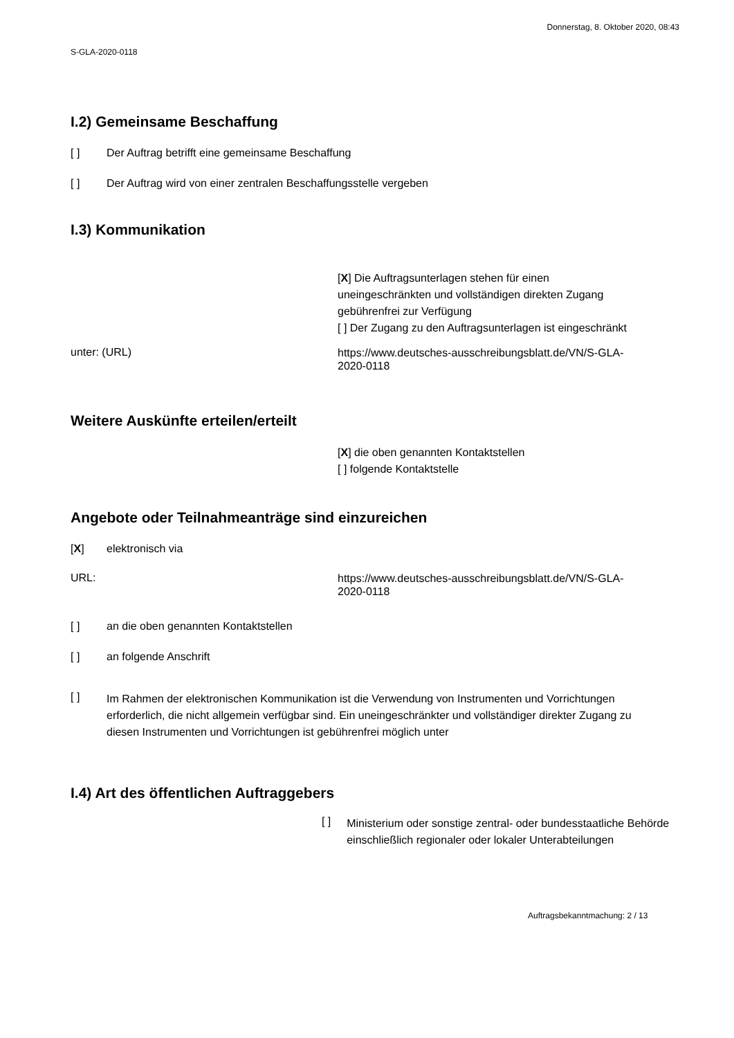S-GLA-2020-0118
Donnerstag, 8. Oktober 2020, 08:43
I.2) Gemeinsame Beschaffung
[ ] Der Auftrag betrifft eine gemeinsame Beschaffung
[ ] Der Auftrag wird von einer zentralen Beschaffungsstelle vergeben
I.3) Kommunikation
[X] Die Auftragsunterlagen stehen für einen uneingeschränkten und vollständigen direkten Zugang gebührenfrei zur Verfügung
[ ] Der Zugang zu den Auftragsunterlagen ist eingeschränkt
unter: (URL)
https://www.deutsches-ausschreibungsblatt.de/VN/S-GLA-2020-0118
Weitere Auskünfte erteilen/erteilt
[X] die oben genannten Kontaktstellen
[ ] folgende Kontaktstelle
Angebote oder Teilnahmeanträge sind einzureichen
[X] elektronisch via
URL:
https://www.deutsches-ausschreibungsblatt.de/VN/S-GLA-2020-0118
[ ] an die oben genannten Kontaktstellen
[ ] an folgende Anschrift
[ ] Im Rahmen der elektronischen Kommunikation ist die Verwendung von Instrumenten und Vorrichtungen erforderlich, die nicht allgemein verfügbar sind. Ein uneingeschränkter und vollständiger direkter Zugang zu diesen Instrumenten und Vorrichtungen ist gebührenfrei möglich unter
I.4) Art des öffentlichen Auftraggebers
[ ]
Ministerium oder sonstige zentral- oder bundesstaatliche Behörde einschließlich regionaler oder lokaler Unterabteilungen
Auftragsbekanntmachung: 2 / 13